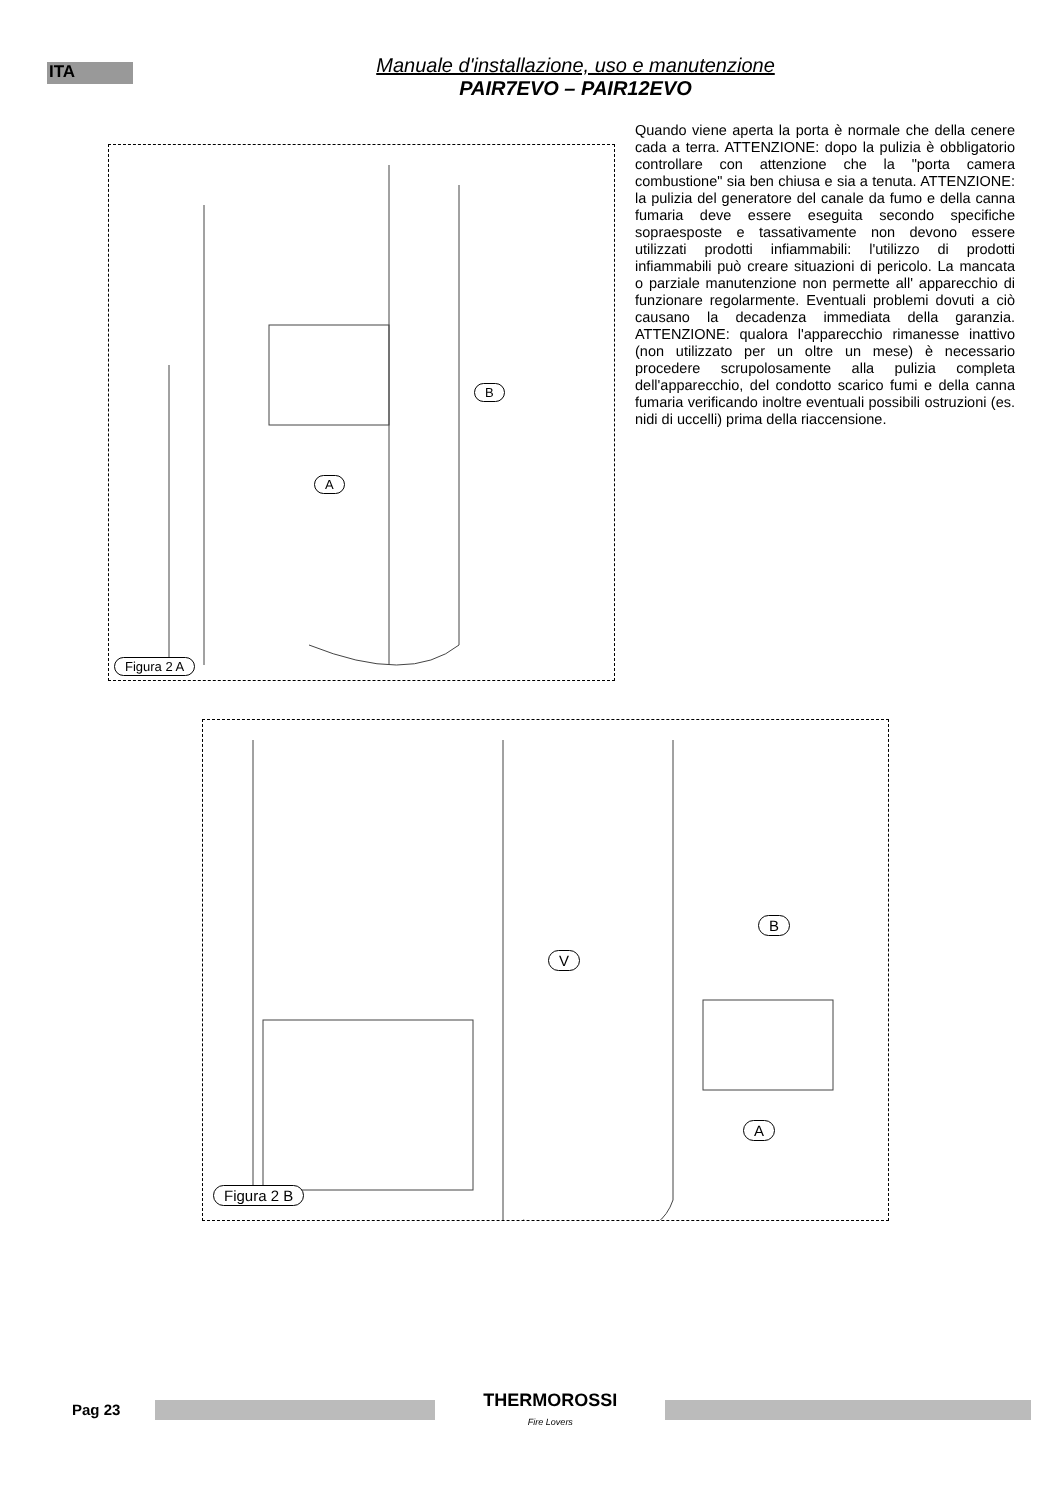ITA
Manuale d'installazione, uso e manutenzione
PAIR7EVO – PAIR12EVO
B
A
Figura 2 A
Quando viene aperta la porta è normale che della cenere cada a terra. ATTENZIONE: dopo la pulizia è obbligatorio controllare con attenzione che la "porta camera combustione" sia ben chiusa e sia a tenuta. ATTENZIONE: la pulizia del generatore del canale da fumo e della canna fumaria deve essere eseguita secondo specifiche sopraesposte e tassativamente non devono essere utilizzati prodotti infiammabili: l'utilizzo di prodotti infiammabili può creare situazioni di pericolo. La mancata o parziale manutenzione non permette all' apparecchio di funzionare regolarmente. Eventuali problemi dovuti a ciò causano la decadenza immediata della garanzia. ATTENZIONE: qualora l'apparecchio rimanesse inattivo (non utilizzato per un oltre un mese) è necessario procedere scrupolosamente alla pulizia completa dell'apparecchio, del condotto scarico fumi e della canna fumaria verificando inoltre eventuali possibili ostruzioni (es. nidi di uccelli) prima della riaccensione.
B
V
A
Figura 2 B
Pag 23
THERMOROSSI
Fire Lovers